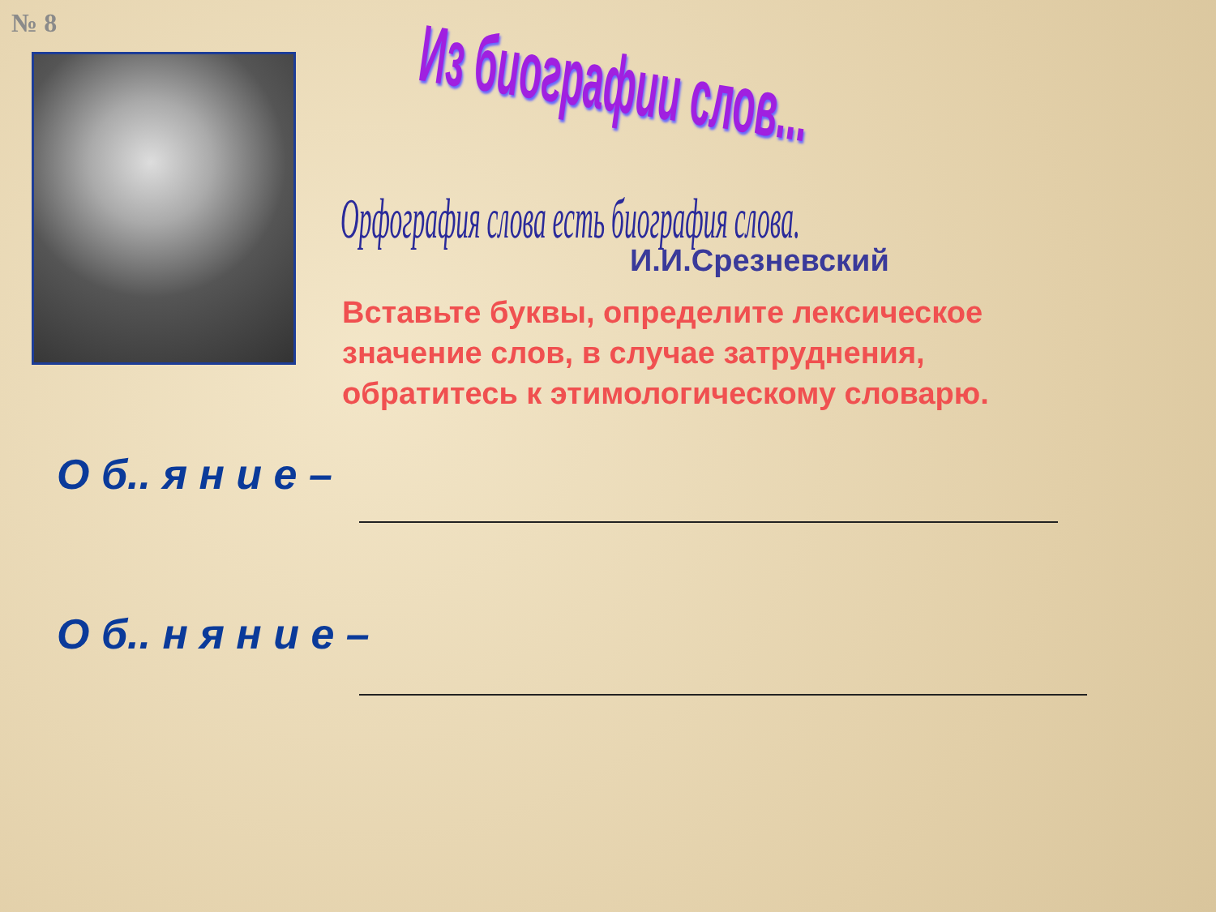№ 8 Из биографии слов...
Орфография слова есть биография слова.
И.И.Срезневский
Вставьте буквы, определите лексическое значение слов, в случае затруднения, обратитесь к этимологическому словарю.
О б.. я н и е –
О б.. н я н и е –